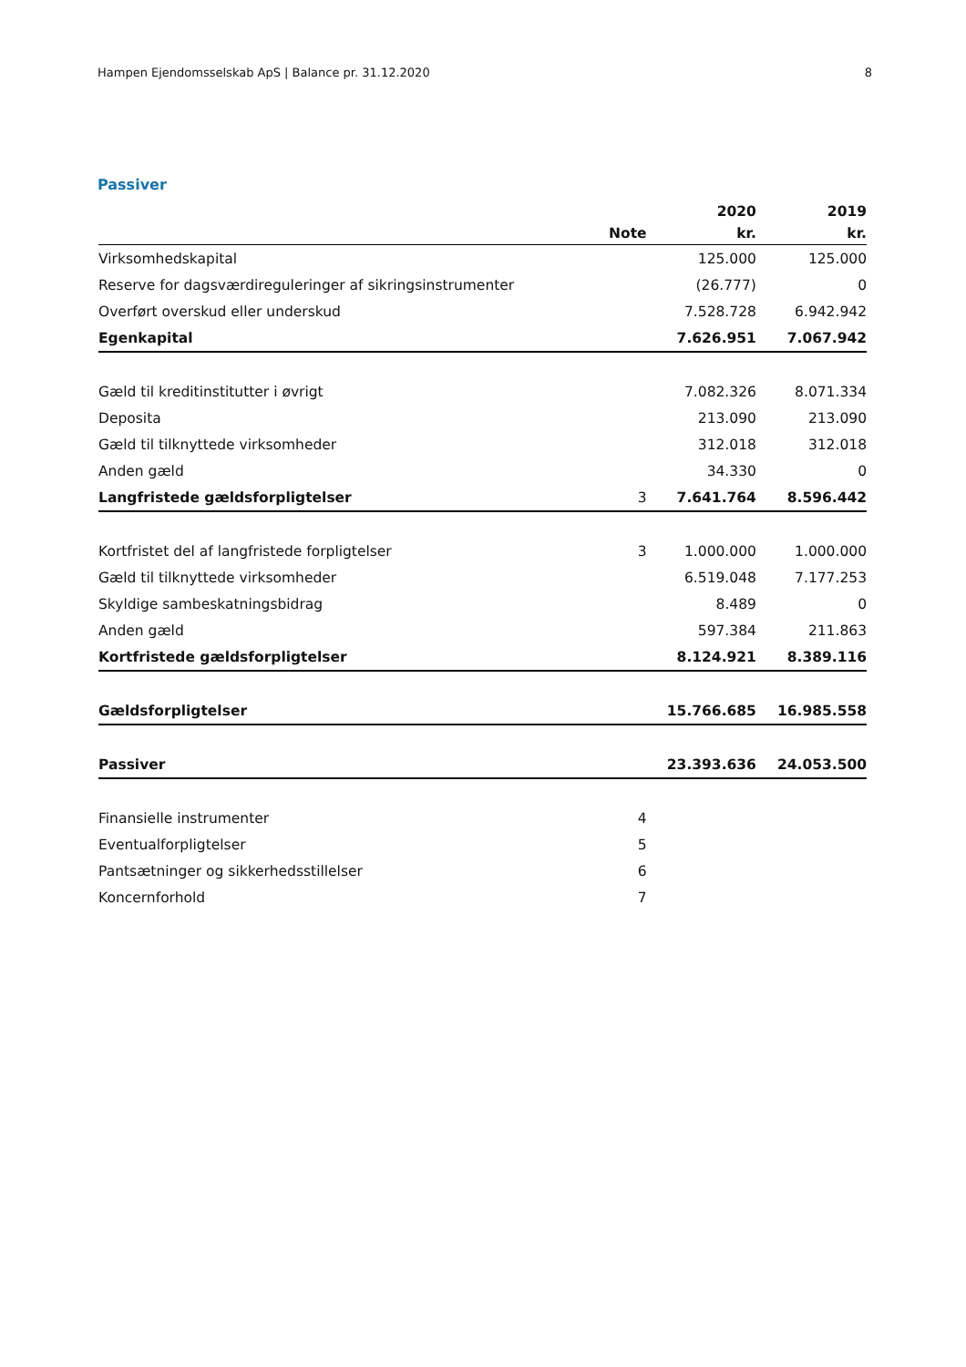Hampen Ejendomsselskab ApS | Balance pr. 31.12.2020 8
Passiver
| | | 2020 | 2019 |
| --- | --- | --- | --- |
| | Note | kr. | kr. |
| Virksomhedskapital | | 125.000 | 125.000 |
| Reserve for dagsværdireguleringer af sikringsinstrumenter | | (26.777) | 0 |
| Overført overskud eller underskud | | 7.528.728 | 6.942.942 |
| Egenkapital | | 7.626.951 | 7.067.942 |
| Gæld til kreditinstitutter i øvrigt | | 7.082.326 | 8.071.334 |
| Deposita | | 213.090 | 213.090 |
| Gæld til tilknyttede virksomheder | | 312.018 | 312.018 |
| Anden gæld | | 34.330 | 0 |
| Langfristede gældsforpligtelser | 3 | 7.641.764 | 8.596.442 |
| Kortfristet del af langfristede forpligtelser | 3 | 1.000.000 | 1.000.000 |
| Gæld til tilknyttede virksomheder | | 6.519.048 | 7.177.253 |
| Skyldige sambeskatningsbidrag | | 8.489 | 0 |
| Anden gæld | | 597.384 | 211.863 |
| Kortfristede gældsforpligtelser | | 8.124.921 | 8.389.116 |
| Gældsforpligtelser | | 15.766.685 | 16.985.558 |
| Passiver | | 23.393.636 | 24.053.500 |
| Finansielle instrumenter | 4 | | |
| Eventualforpligtelser | 5 | | |
| Pantsætninger og sikkerhedsstillelser | 6 | | |
| Koncernforhold | 7 | | |